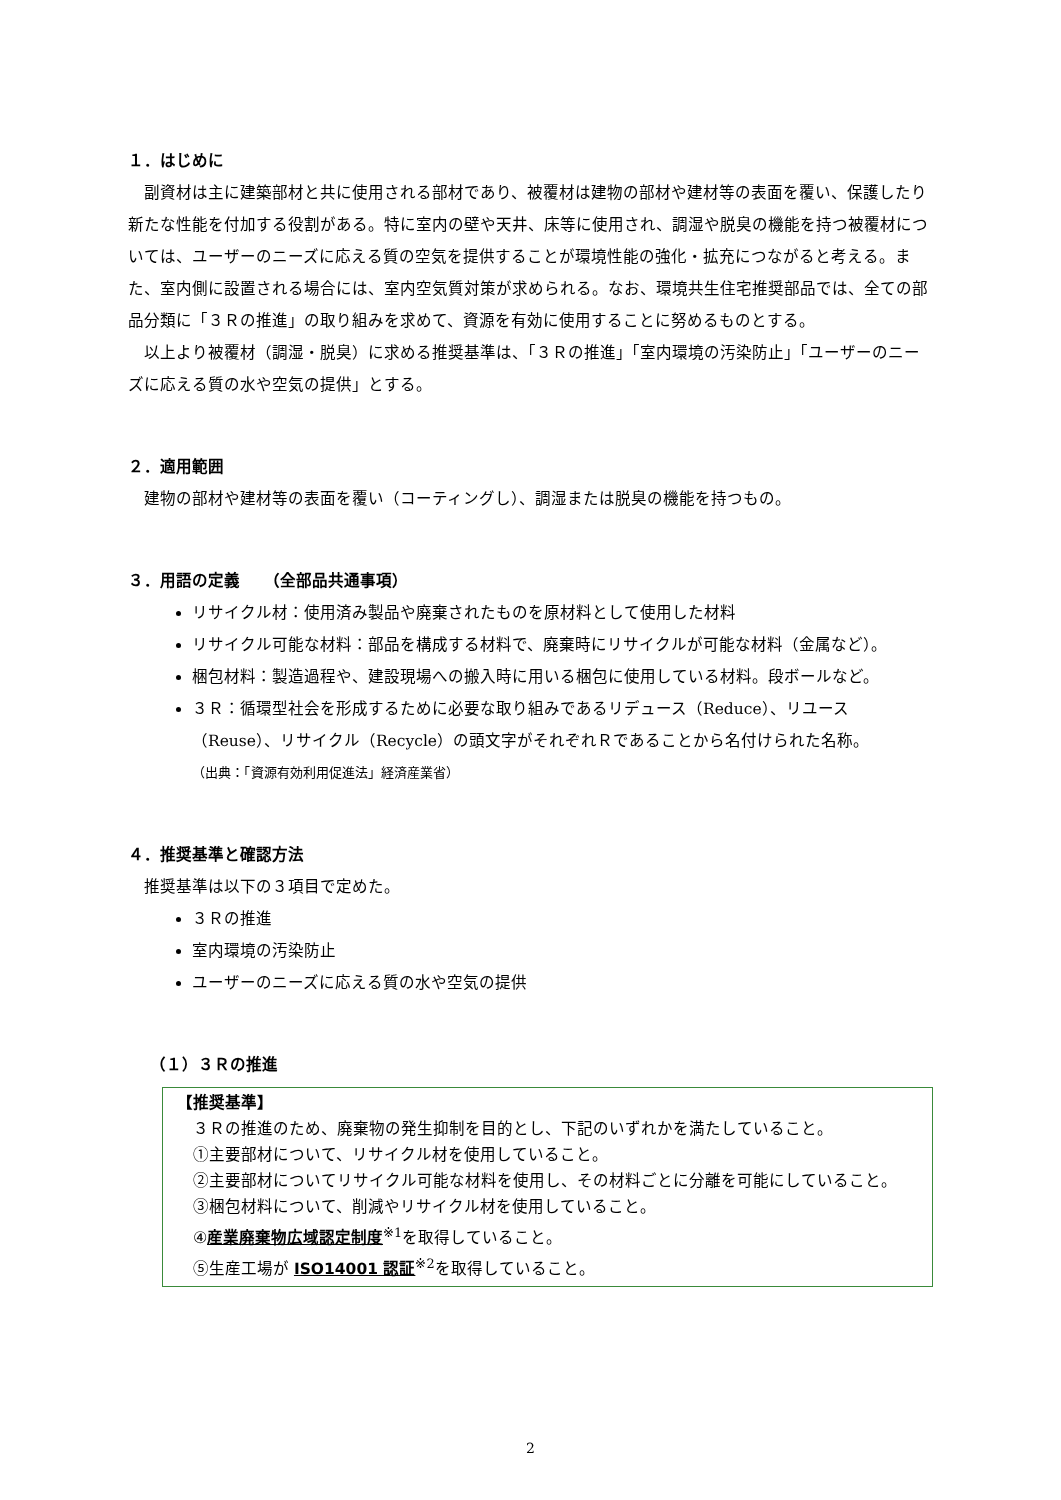１．はじめに
副資材は主に建築部材と共に使用される部材であり、被覆材は建物の部材や建材等の表面を覆い、保護したり新たな性能を付加する役割がある。特に室内の壁や天井、床等に使用され、調湿や脱臭の機能を持つ被覆材については、ユーザーのニーズに応える質の空気を提供することが環境性能の強化・拡充につながると考える。また、室内側に設置される場合には、室内空気質対策が求められる。なお、環境共生住宅推奨部品では、全ての部品分類に「３Ｒの推進」の取り組みを求めて、資源を有効に使用することに努めるものとする。
以上より被覆材（調湿・脱臭）に求める推奨基準は、「３Ｒの推進」「室内環境の汚染防止」「ユーザーのニーズに応える質の水や空気の提供」とする。
２．適用範囲
建物の部材や建材等の表面を覆い（コーティングし）、調湿または脱臭の機能を持つもの。
３．用語の定義　　（全部品共通事項）
リサイクル材：使用済み製品や廃棄されたものを原材料として使用した材料
リサイクル可能な材料：部品を構成する材料で、廃棄時にリサイクルが可能な材料（金属など）。
梱包材料：製造過程や、建設現場への搬入時に用いる梱包に使用している材料。段ボールなど。
３Ｒ：循環型社会を形成するために必要な取り組みであるリデュース（Reduce）、リユース（Reuse）、リサイクル（Recycle）の頭文字がそれぞれＲであることから名付けられた名称。
（出典：「資源有効利用促進法」経済産業省）
４．推奨基準と確認方法
推奨基準は以下の３項目で定めた。
３Ｒの推進
室内環境の汚染防止
ユーザーのニーズに応える質の水や空気の提供
（１）３Ｒの推進
【推奨基準】
３Ｒの推進のため、廃棄物の発生抑制を目的とし、下記のいずれかを満たしていること。
①主要部材について、リサイクル材を使用していること。
②主要部材についてリサイクル可能な材料を使用し、その材料ごとに分離を可能にしていること。
③梱包材料について、削減やリサイクル材を使用していること。
④産業廃棄物広域認定制度<sup>※1</sup>を取得していること。
⑤生産工場が ISO14001 認証<sup>※2</sup>を取得していること。
2